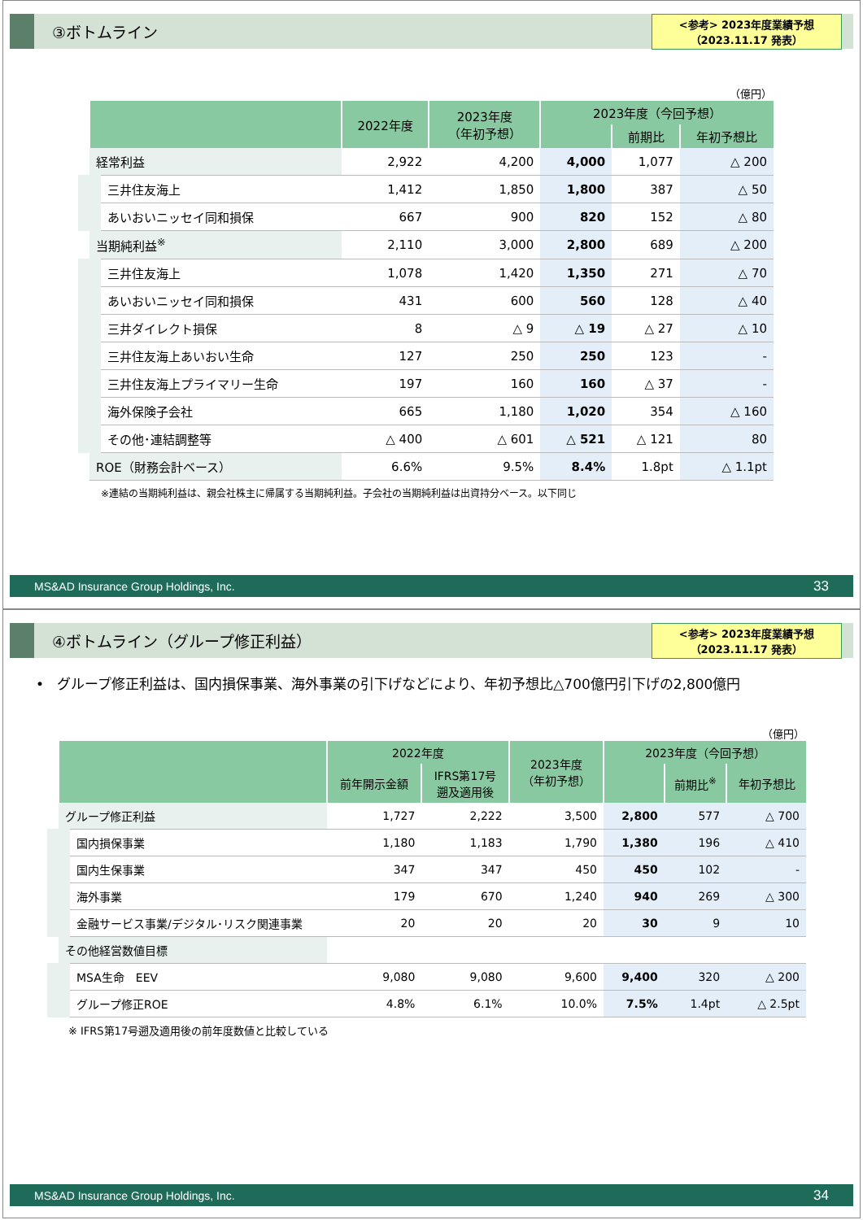③ボトムライン
<参考> 2023年度業績予想
（2023.11.17 発表）
（億円）
| | 2022年度 | 2023年度 （年初予想） | 2023年度（今回予想） | | |
| --- | --- | --- | --- | --- | --- |
| | | | | 前期比 | 年初予想比 |
| 経常利益 | 2,922 | 4,200 | 4,000 | 1,077 | △ 200 |
| 三井住友海上 | 1,412 | 1,850 | 1,800 | 387 | △ 50 |
| あいおいニッセイ同和損保 | 667 | 900 | 820 | 152 | △ 80 |
| 当期純利益<sup>※</sup> | 2,110 | 3,000 | 2,800 | 689 | △ 200 |
| 三井住友海上 | 1,078 | 1,420 | 1,350 | 271 | △ 70 |
| あいおいニッセイ同和損保 | 431 | 600 | 560 | 128 | △ 40 |
| 三井ダイレクト損保 | 8 | △ 9 | △ 19 | △ 27 | △ 10 |
| 三井住友海上あいおい生命 | 127 | 250 | 250 | 123 | - |
| 三井住友海上プライマリー生命 | 197 | 160 | 160 | △ 37 | - |
| 海外保険子会社 | 665 | 1,180 | 1,020 | 354 | △ 160 |
| その他･連結調整等 | △ 400 | △ 601 | △ 521 | △ 121 | 80 |
| ROE（財務会計ベース） | 6.6% | 9.5% | 8.4% | 1.8pt | △ 1.1pt |
※連結の当期純利益は、親会社株主に帰属する当期純利益。子会社の当期純利益は出資持分ベース。以下同じ
MS&AD Insurance Group Holdings, Inc. 33
④ボトムライン（グループ修正利益）
<参考> 2023年度業績予想
（2023.11.17 発表）
• グループ修正利益は、国内損保事業、海外事業の引下げなどにより、年初予想比△700億円引下げの2,800億円
（億円）
| | 2022年度 | | 2023年度 （年初予想） | 2023年度（今回予想） | | |
| --- | --- | --- | --- | --- | --- | --- |
| | 前年開示金額 | IFRS第17号 遡及適用後 | | | 前期比<sup>※</sup> | 年初予想比 |
| グループ修正利益 | 1,727 | 2,222 | 3,500 | 2,800 | 577 | △ 700 |
| 国内損保事業 | 1,180 | 1,183 | 1,790 | 1,380 | 196 | △ 410 |
| 国内生保事業 | 347 | 347 | 450 | 450 | 102 | - |
| 海外事業 | 179 | 670 | 1,240 | 940 | 269 | △ 300 |
| 金融サービス事業/デジタル･リスク関連事業 | 20 | 20 | 20 | 30 | 9 | 10 |
| その他経営数値目標 | | | | | | |
| MSA生命 EEV | 9,080 | 9,080 | 9,600 | 9,400 | 320 | △ 200 |
| グループ修正ROE | 4.8% | 6.1% | 10.0% | 7.5% | 1.4pt | △ 2.5pt |
※ IFRS第17号遡及適用後の前年度数値と比較している
MS&AD Insurance Group Holdings, Inc. 34